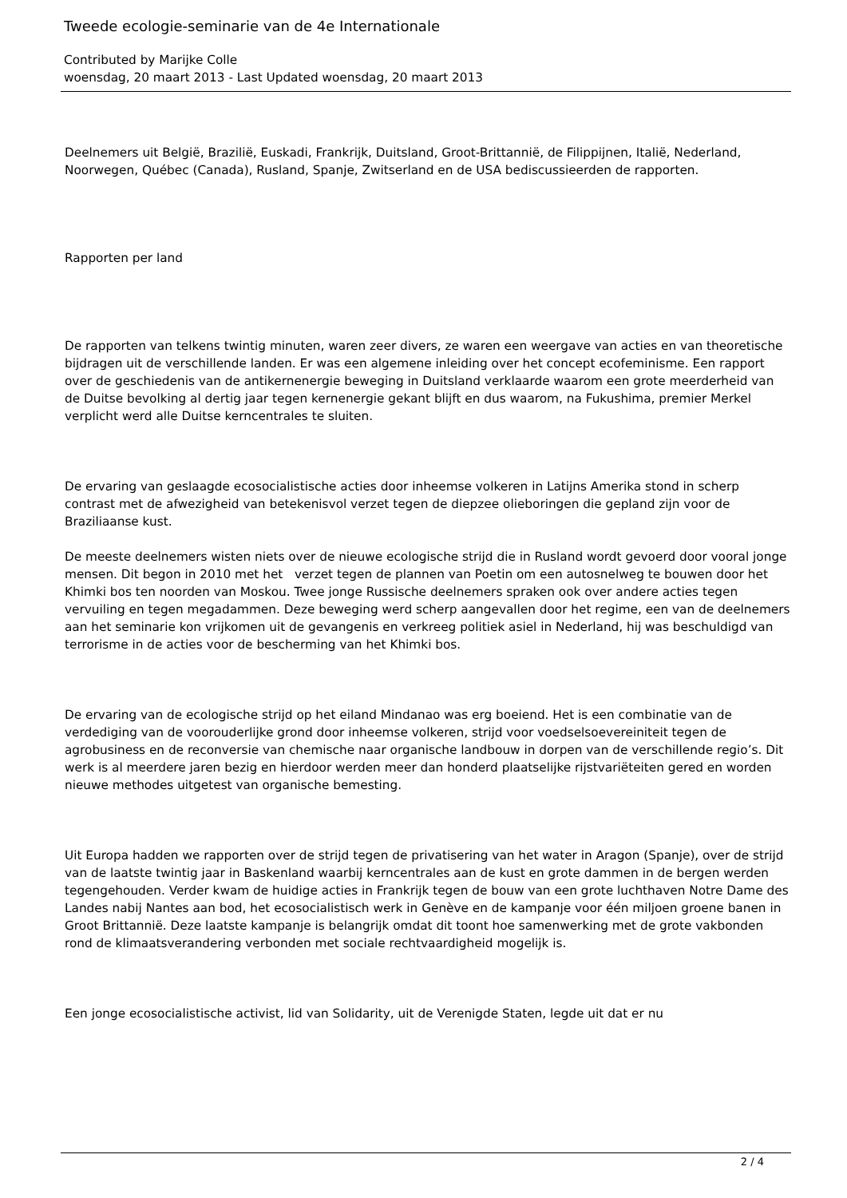Tweede ecologie-seminarie van de 4e Internationale
Contributed by Marijke Colle
woensdag, 20 maart 2013 - Last Updated woensdag, 20 maart 2013
Deelnemers uit België, Brazilië, Euskadi, Frankrijk, Duitsland, Groot-Brittannië, de Filippijnen, Italië, Nederland, Noorwegen, Québec (Canada), Rusland, Spanje, Zwitserland en de USA bediscussieerden de rapporten.
Rapporten per land
De rapporten van telkens twintig minuten, waren zeer divers, ze waren een weergave van acties en van theoretische bijdragen uit de verschillende landen. Er was een algemene inleiding over het concept ecofeminisme. Een rapport over de geschiedenis van de antikernenergie beweging in Duitsland verklaarde waarom een grote meerderheid van de Duitse bevolking al dertig jaar tegen kernenergie gekant blijft en dus waarom, na Fukushima, premier Merkel verplicht werd alle Duitse kerncentrales te sluiten.
De ervaring van geslaagde ecosocialistische acties door inheemse volkeren in Latijns Amerika stond in scherp contrast met de afwezigheid van betekenisvol verzet tegen de diepzee olieboringen die gepland zijn voor de Braziliaanse kust.
De meeste deelnemers wisten niets over de nieuwe ecologische strijd die in Rusland wordt gevoerd door vooral jonge mensen. Dit begon in 2010 met het verzet tegen de plannen van Poetin om een autosnelweg te bouwen door het Khimki bos ten noorden van Moskou. Twee jonge Russische deelnemers spraken ook over andere acties tegen vervuiling en tegen megadammen. Deze beweging werd scherp aangevallen door het regime, een van de deelnemers aan het seminarie kon vrijkomen uit de gevangenis en verkreeg politiek asiel in Nederland, hij was beschuldigd van terrorisme in de acties voor de bescherming van het Khimki bos.
De ervaring van de ecologische strijd op het eiland Mindanao was erg boeiend. Het is een combinatie van de verdediging van de voorouderlijke grond door inheemse volkeren, strijd voor voedselsoevereiniteit tegen de agrobusiness en de reconversie van chemische naar organische landbouw in dorpen van de verschillende regio’s. Dit werk is al meerdere jaren bezig en hierdoor werden meer dan honderd plaatselijke rijstvariëteiten gered en worden nieuwe methodes uitgetest van organische bemesting.
Uit Europa hadden we rapporten over de strijd tegen de privatisering van het water in Aragon (Spanje), over de strijd van de laatste twintig jaar in Baskenland waarbij kerncentrales aan de kust en grote dammen in de bergen werden tegengehouden. Verder kwam de huidige acties in Frankrijk tegen de bouw van een grote luchthaven Notre Dame des Landes nabij Nantes aan bod, het ecosocialistisch werk in Genève en de kampanje voor één miljoen groene banen in Groot Brittannië. Deze laatste kampanje is belangrijk omdat dit toont hoe samenwerking met de grote vakbonden rond de klimaatsverandering verbonden met sociale rechtvaardigheid mogelijk is.
Een jonge ecosocialistische activist, lid van Solidarity, uit de Verenigde Staten, legde uit dat er nu
2 / 4